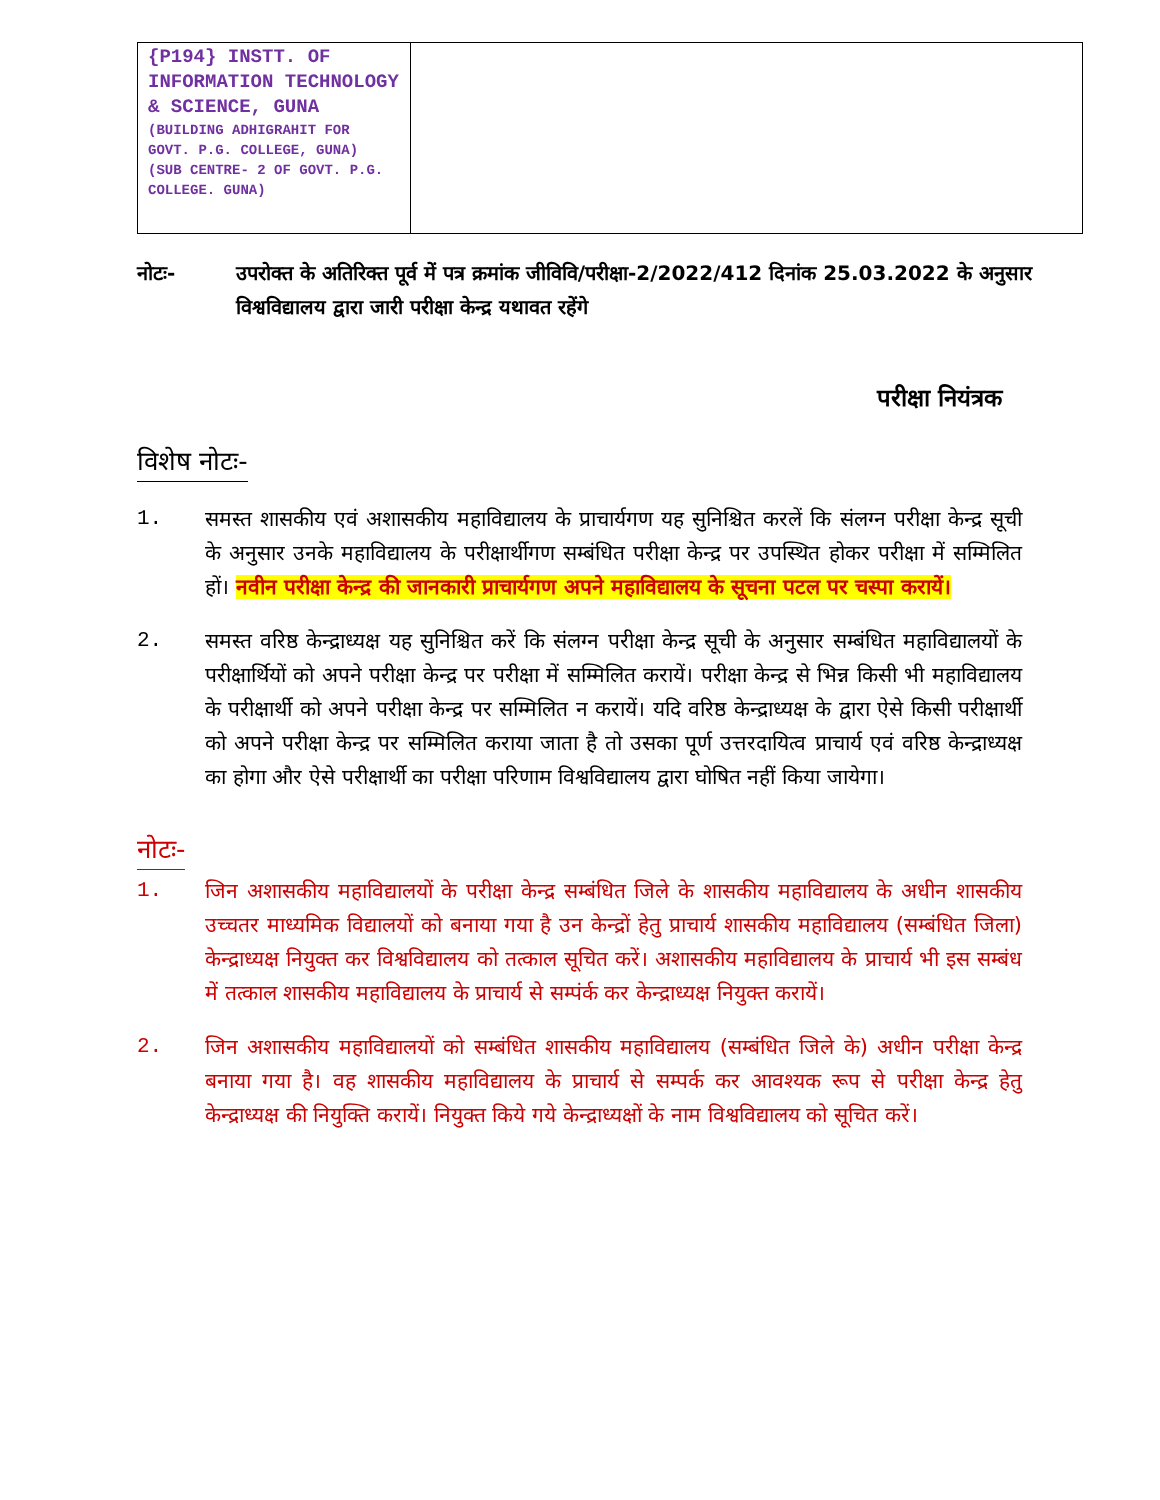| {P194} INSTT. OF INFORMATION TECHNOLOGY & SCIENCE, GUNA (BUILDING ADHIGRAHIT FOR GOVT. P.G. COLLEGE, GUNA) (SUB CENTRE- 2 OF GOVT. P.G. COLLEGE. GUNA) | |
नोटः- उपरोक्त के अतिरिक्त पूर्व में पत्र क्रमांक जीविवि/परीक्षा-2/2022/412 दिनांक 25.03.2022 के अनुसार विश्वविद्यालय द्वारा जारी परीक्षा केन्द्र यथावत रहेंगे
परीक्षा नियंत्रक
विशेष नोटः-
1. समस्त शासकीय एवं अशासकीय महाविद्यालय के प्राचार्यगण यह सुनिश्चित करलें कि संलग्न परीक्षा केन्द्र सूची के अनुसार उनके महाविद्यालय के परीक्षार्थीगण सम्बंधित परीक्षा केन्द्र पर उपस्थित होकर परीक्षा में सम्मिलित हों। नवीन परीक्षा केन्द्र की जानकारी प्राचार्यगण अपने महाविद्यालय के सूचना पटल पर चस्पा करायें।
2. समस्त वरिष्ठ केन्द्राध्यक्ष यह सुनिश्चित करें कि संलग्न परीक्षा केन्द्र सूची के अनुसार सम्बंधित महाविद्यालयों के परीक्षार्थियों को अपने परीक्षा केन्द्र पर परीक्षा में सम्मिलित करायें। परीक्षा केन्द्र से भिन्न किसी भी महाविद्यालय के परीक्षार्थी को अपने परीक्षा केन्द्र पर सम्मिलित न करायें। यदि वरिष्ठ केन्द्राध्यक्ष के द्वारा ऐसे किसी परीक्षार्थी को अपने परीक्षा केन्द्र पर सम्मिलित कराया जाता है तो उसका पूर्ण उत्तरदायित्व प्राचार्य एवं वरिष्ठ केन्द्राध्यक्ष का होगा और ऐसे परीक्षार्थी का परीक्षा परिणाम विश्वविद्यालय द्वारा घोषित नहीं किया जायेगा।
नोटः-
1. जिन अशासकीय महाविद्यालयों के परीक्षा केन्द्र सम्बंधित जिले के शासकीय महाविद्यालय के अधीन शासकीय उच्चतर माध्यमिक विद्यालयों को बनाया गया है उन केन्द्रों हेतु प्राचार्य शासकीय महाविद्यालय (सम्बंधित जिला) केन्द्राध्यक्ष नियुक्त कर विश्वविद्यालय को तत्काल सूचित करें। अशासकीय महाविद्यालय के प्राचार्य भी इस सम्बंध में तत्काल शासकीय महाविद्यालय के प्राचार्य से सम्पंर्क कर केन्द्राध्यक्ष नियुक्त करायें।
2. जिन अशासकीय महाविद्यालयों को सम्बंधित शासकीय महाविद्यालय (सम्बंधित जिले के) अधीन परीक्षा केन्द्र बनाया गया है। वह शासकीय महाविद्यालय के प्राचार्य से सम्पर्क कर आवश्यक रूप से परीक्षा केन्द्र हेतु केन्द्राध्यक्ष की नियुक्ति करायें। नियुक्त किये गये केन्द्राध्यक्षों के नाम विश्वविद्यालय को सूचित करें।